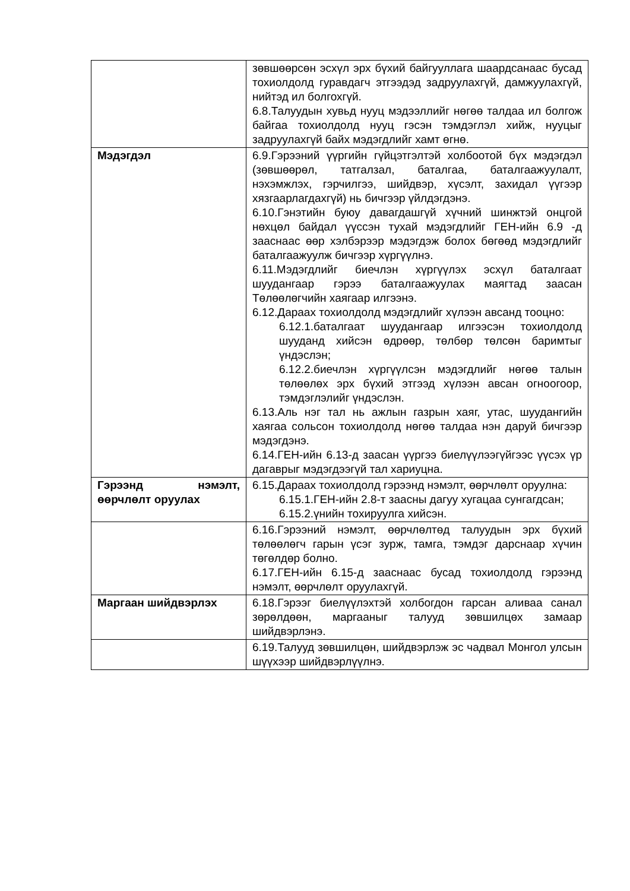| | зөвшөөрсөн эсхүл эрх бүхий байгууллага шаардсанаас бусад тохиолдолд гуравдагч этгээдэд задруулахгүй, дамжуулахгүй, нийтэд ил болгохгүй. 6.8.Талуудын хувьд нууц мэдээллийг нөгөө талдаа ил болгож байгаа тохиолдолд нууц гэсэн тэмдэглэл хийж, нууцыг задруулахгүй байх мэдэгдлийг хамт өгнө. |
| Мэдэгдэл | 6.9.Гэрээний үүргийн гүйцэтгэлтэй холбоотой бүх мэдэгдэл (зөвшөөрөл, татгалзал, баталгаа, баталгаажуулалт, нэхэмжлэх, гэрчилгээ, шийдвэр, хүсэлт, захидал үүгээр хязгаарлагдахгүй) нь бичгээр үйлдэгдэнэ. 6.10.Гэнэтийн буюу давагдашгүй хүчний шинжтэй онцгой нөхцөл байдал үүссэн тухай мэдэгдлийг ГЕН-ийн 6.9 -д зааснаас өөр хэлбэрээр мэдэгдэж болох бөгөөд мэдэгдлийг баталгаажуулж бичгээр хүргүүлнэ. 6.11.Мэдэгдлийг биечлэн хүргүүлэх эсхүл баталгаат шуудангаар гэрээ баталгаажуулах маягтад заасан Төлөөлөгчийн хаягаар илгээнэ. 6.12.Дараах тохиолдолд мэдэгдлийг хүлээн авсанд тооцно: 6.12.1.баталгаат шуудангаар илгээсэн тохиолдолд шууданд хийсэн өдрөөр, төлбөр төлсөн баримтыг үндэслэн; 6.12.2.биечлэн хүргүүлсэн мэдэгдлийг нөгөө талын төлөөлөх эрх бүхий этгээд хүлээн авсан огноогоор, тэмдэглэлийг үндэслэн. 6.13.Аль нэг тал нь ажлын газрын хаяг, утас, шуудангийн хаягаа сольсон тохиолдолд нөгөө талдаа нэн даруй бичгээр мэдэгдэнэ. 6.14.ГЕН-ийн 6.13-д заасан үүргээ биелүүлээгүйгээс үүсэх үр дагаврыг мэдэгдээгүй тал хариуцна. |
| Гэрээнд нэмэлт, өөрчлөлт оруулах | 6.15.Дараах тохиолдолд гэрээнд нэмэлт, өөрчлөлт оруулна: 6.15.1.ГЕН-ийн 2.8-т заасны дагуу хугацаа сунгагдсан; 6.15.2.үнийн тохируулга хийсэн. |
| | 6.16.Гэрээний нэмэлт, өөрчлөлтөд талуудын эрх бүхий төлөөлөгч гарын үсэг зурж, тамга, тэмдэг дарснаар хүчин төгөлдөр болно. 6.17.ГЕН-ийн 6.15-д зааснаас бусад тохиолдолд гэрээнд нэмэлт, өөрчлөлт оруулахгүй. |
| Маргаан шийдвэрлэх | 6.18.Гэрээг биелүүлэхтэй холбогдон гарсан аливаа санал зөрөлдөөн, маргааныг талууд зөвшилцөх замаар шийдвэрлэнэ. |
| | 6.19.Талууд зөвшилцөн, шийдвэрлэж эс чадвал Монгол улсын шүүхээр шийдвэрлүүлнэ. |